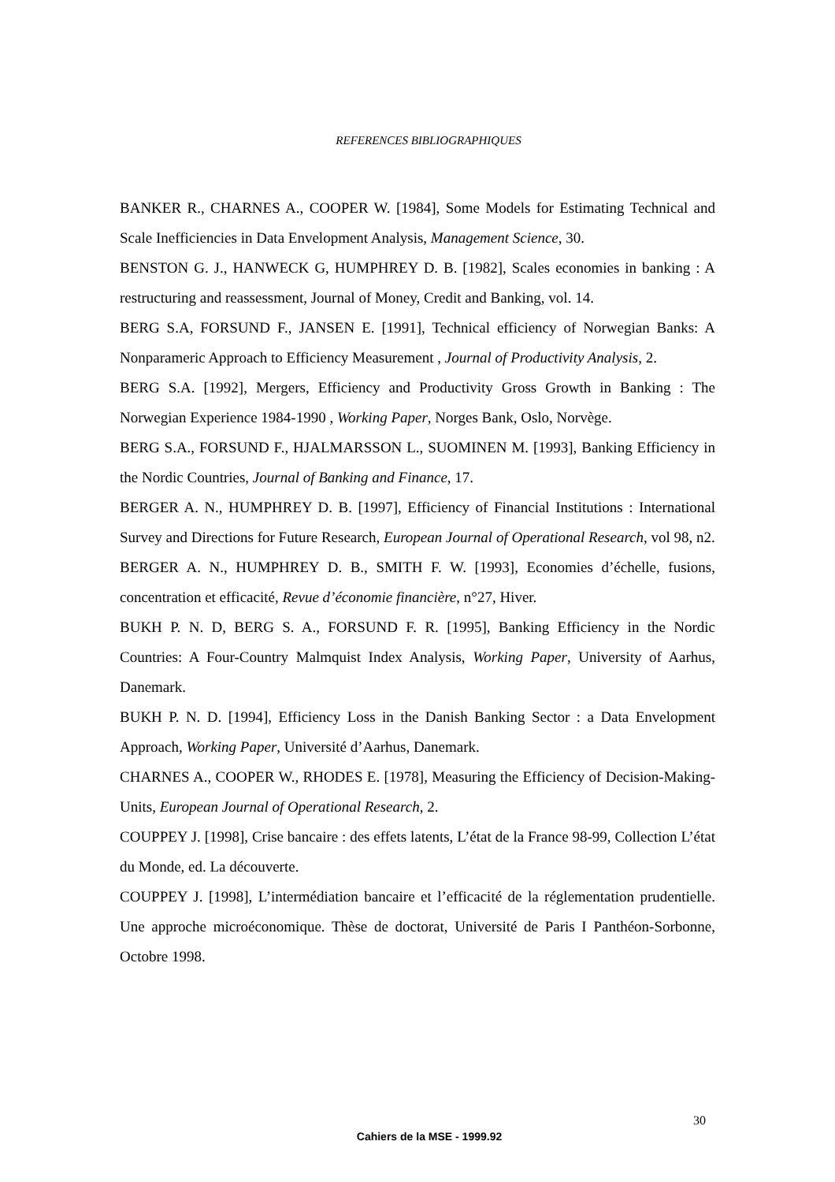REFERENCES BIBLIOGRAPHIQUES
BANKER R., CHARNES A., COOPER W. [1984], Some Models for Estimating Technical and Scale Inefficiencies in Data Envelopment Analysis, Management Science, 30.
BENSTON G. J., HANWECK G, HUMPHREY D. B. [1982], Scales economies in banking : A restructuring and reassessment, Journal of Money, Credit and Banking, vol. 14.
BERG S.A, FORSUND F., JANSEN E. [1991], Technical efficiency of Norwegian Banks: A Nonparameric Approach to Efficiency Measurement , Journal of Productivity Analysis, 2.
BERG S.A. [1992], Mergers, Efficiency and Productivity Gross Growth in Banking : The Norwegian Experience 1984-1990 , Working Paper, Norges Bank, Oslo, Norvège.
BERG S.A., FORSUND F., HJALMARSSON L., SUOMINEN M. [1993], Banking Efficiency in the Nordic Countries, Journal of Banking and Finance, 17.
BERGER A. N., HUMPHREY D. B. [1997], Efficiency of Financial Institutions : International Survey and Directions for Future Research, European Journal of Operational Research, vol 98, n2.
BERGER A. N., HUMPHREY D. B., SMITH F. W. [1993], Economies d’échelle, fusions, concentration et efficacité, Revue d’économie financière, n°27, Hiver.
BUKH P. N. D, BERG S. A., FORSUND F. R. [1995], Banking Efficiency in the Nordic Countries: A Four-Country Malmquist Index Analysis, Working Paper, University of Aarhus, Danemark.
BUKH P. N. D. [1994], Efficiency Loss in the Danish Banking Sector : a Data Envelopment Approach, Working Paper, Université d’Aarhus, Danemark.
CHARNES A., COOPER W., RHODES E. [1978], Measuring the Efficiency of Decision-Making-Units, European Journal of Operational Research, 2.
COUPPEY J. [1998], Crise bancaire : des effets latents, L’état de la France 98-99, Collection L’état du Monde, ed. La découverte.
COUPPEY J. [1998], L’intermédiation bancaire et l’efficacité de la réglementation prudentielle. Une approche microéconomique. Thèse de doctorat, Université de Paris I Panthéon-Sorbonne, Octobre 1998.
30
Cahiers de la MSE - 1999.92